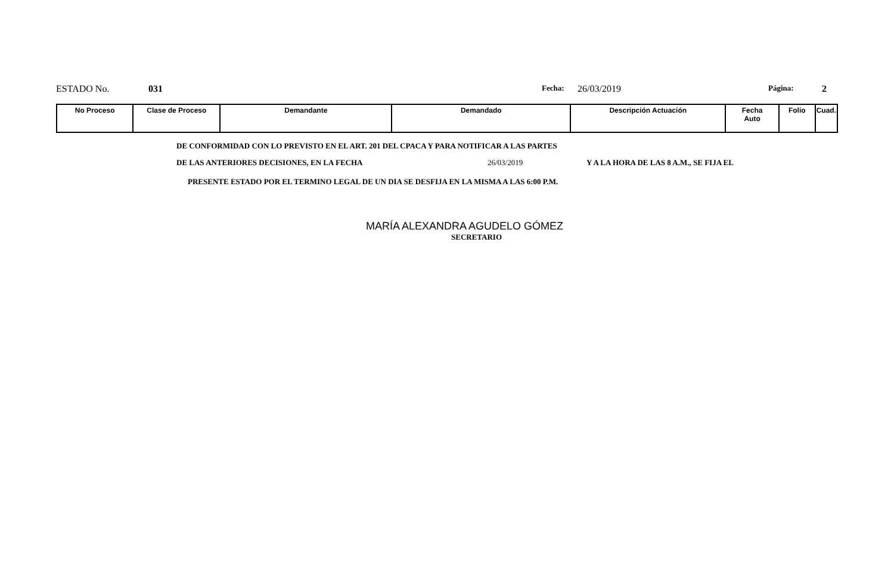ESTADO No. 031
Fecha:
26/03/2019
Página:
2
| No Proceso | Clase de Proceso | Demandante | Demandado | Descripción Actuación | Fecha Auto | Folio | Cuad. |
| --- | --- | --- | --- | --- | --- | --- | --- |
DE CONFORMIDAD CON LO PREVISTO EN EL ART. 201 DEL CPACA Y PARA NOTIFICAR A LAS PARTES
DE LAS ANTERIORES DECISIONES, EN LA FECHA 26/03/2019 Y A LA HORA DE LAS 8 A.M., SE FIJA EL
PRESENTE ESTADO POR EL TERMINO LEGAL DE UN DIA SE DESFIJA EN LA MISMA A LAS 6:00 P.M.
MARÍA ALEXANDRA AGUDELO GÓMEZ
SECRETARIO